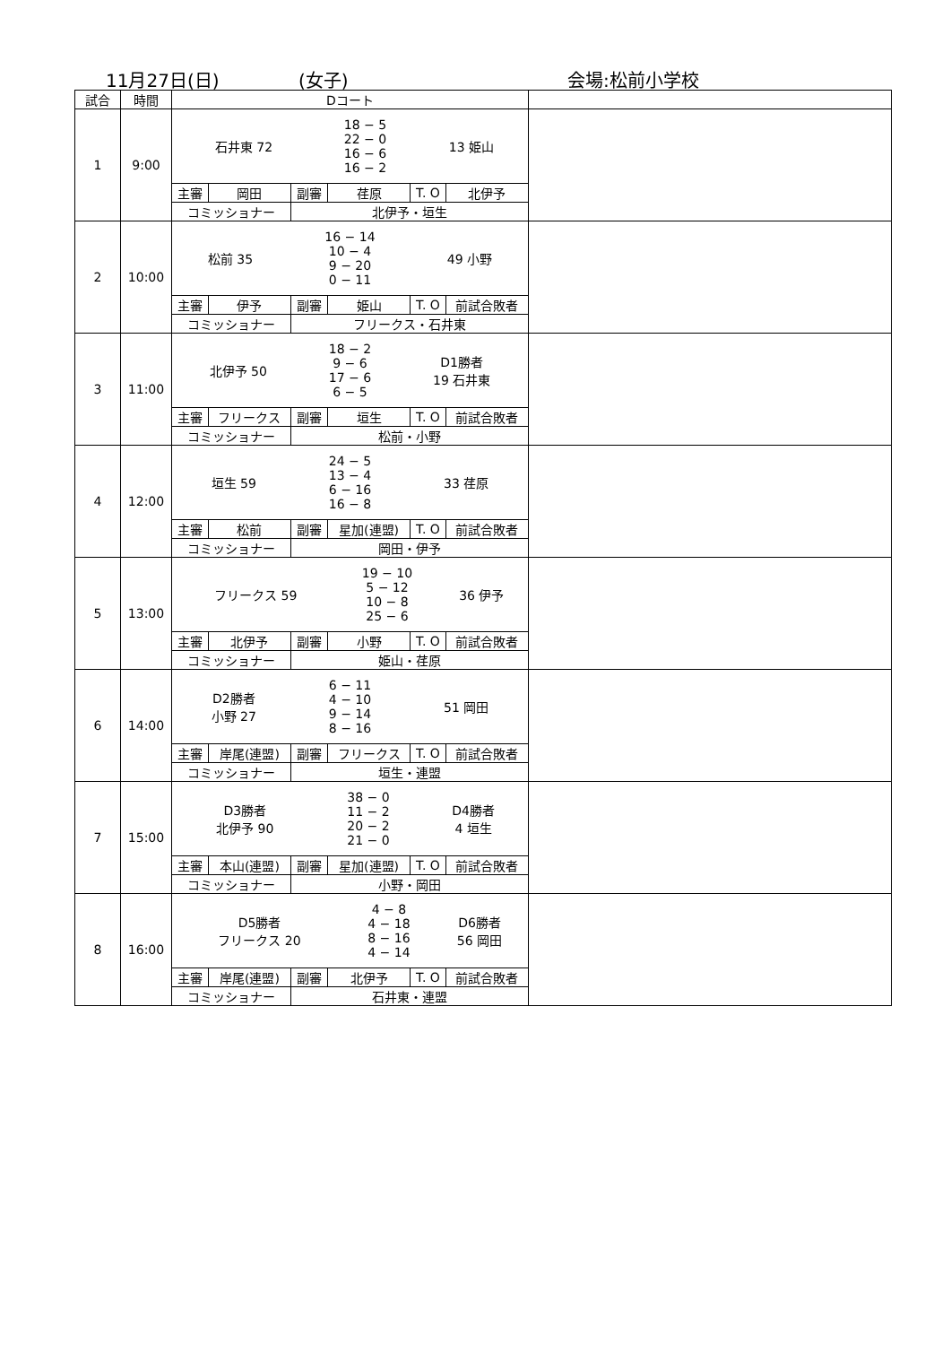11月27日(日) (女子) 会場:松前小学校
| 試合 | 時間 | Dコート | | | | | | |
| --- | --- | --- | --- | --- | --- | --- | --- | --- |
| 1 | 9:00 | / 石井東 72 / 18 − 5 22 − 0 16 − 6 16 − 2 / 13 姫山 / | | | | | | |
| | | 主審 | 岡田 | 副審 | 荏原 | T. O | 北伊予 | |
| | | コミッショナー | | 北伊予・垣生 | | | | |
| 2 | 10:00 | / 松前 35 / 16 − 14 10 − 4 9 − 20 0 − 11 / 49 小野 / | | | | | | |
| | | 主審 | 伊予 | 副審 | 姫山 | T. O | 前試合敗者 | |
| | | コミッショナー | | フリークス・石井東 | | | | |
| 3 | 11:00 | / 北伊予 50 / 18 − 2 9 − 6 17 − 6 6 − 5 / D1勝者 19 石井東 / | | | | | | |
| | | 主審 | フリークス | 副審 | 垣生 | T. O | 前試合敗者 | |
| | | コミッショナー | | 松前・小野 | | | | |
| 4 | 12:00 | / 垣生 59 / 24 − 5 13 − 4 6 − 16 16 − 8 / 33 荏原 / | | | | | | |
| | | 主審 | 松前 | 副審 | 星加(連盟) | T. O | 前試合敗者 | |
| | | コミッショナー | | 岡田・伊予 | | | | |
| 5 | 13:00 | / フリークス 59 / 19 − 10 5 − 12 10 − 8 25 − 6 / 36 伊予 / | | | | | | |
| | | 主審 | 北伊予 | 副審 | 小野 | T. O | 前試合敗者 | |
| | | コミッショナー | | 姫山・荏原 | | | | |
| 6 | 14:00 | / D2勝者 小野 27 / 6 − 11 4 − 10 9 − 14 8 − 16 / 51 岡田 / | | | | | | |
| | | 主審 | 岸尾(連盟) | 副審 | フリークス | T. O | 前試合敗者 | |
| | | コミッショナー | | 垣生・連盟 | | | | |
| 7 | 15:00 | / D3勝者 北伊予 90 / 38 − 0 11 − 2 20 − 2 21 − 0 / D4勝者 4 垣生 / | | | | | | |
| | | 主審 | 本山(連盟) | 副審 | 星加(連盟) | T. O | 前試合敗者 | |
| | | コミッショナー | | 小野・岡田 | | | | |
| 8 | 16:00 | / D5勝者 フリークス 20 / 4 − 8 4 − 18 8 − 16 4 − 14 / D6勝者 56 岡田 / | | | | | | |
| | | 主審 | 岸尾(連盟) | 副審 | 北伊予 | T. O | 前試合敗者 | |
| | | コミッショナー | | 石井東・連盟 | | | | |